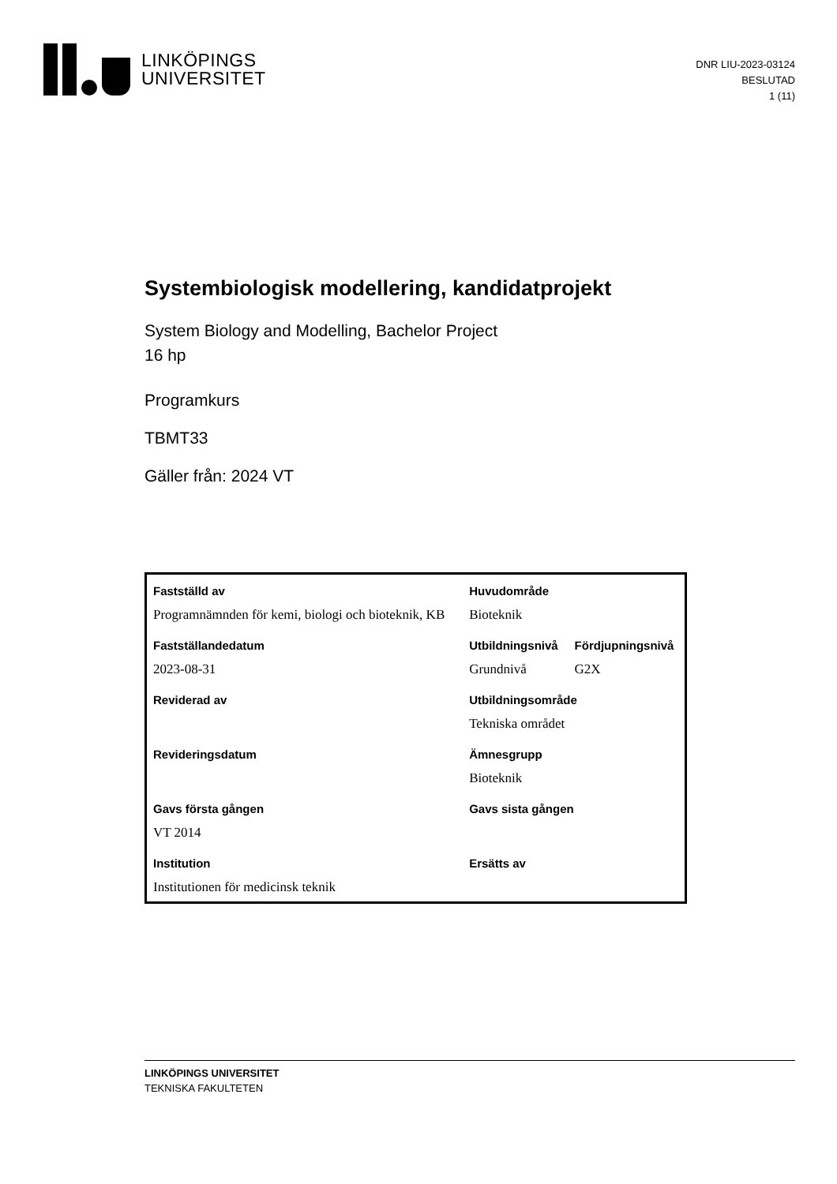LINKÖPINGS
UNIVERSITET
DNR LIU-2023-03124
BESLUTAD
1 (11)
Systembiologisk modellering, kandidatprojekt
System Biology and Modelling, Bachelor Project
16 hp
Programkurs
TBMT33
Gäller från: 2024 VT
| Fastställd av | Huvudområde | |
| --- | --- | --- |
| Programnämnden för kemi, biologi och bioteknik, KB | Bioteknik | |
| Fastställandedatum | Utbildningsnivå | Fördjupningsnivå |
| 2023-08-31 | Grundnivå | G2X |
| Reviderad av | Utbildningsområde | |
| | Tekniska området | |
| Revideringsdatum | Ämnesgrupp | |
| | Bioteknik | |
| Gavs första gången | Gavs sista gången | |
| VT 2014 | | |
| Institution | Ersätts av | |
| Institutionen för medicinsk teknik | | |
LINKÖPINGS UNIVERSITET
TEKNISKA FAKULTETEN